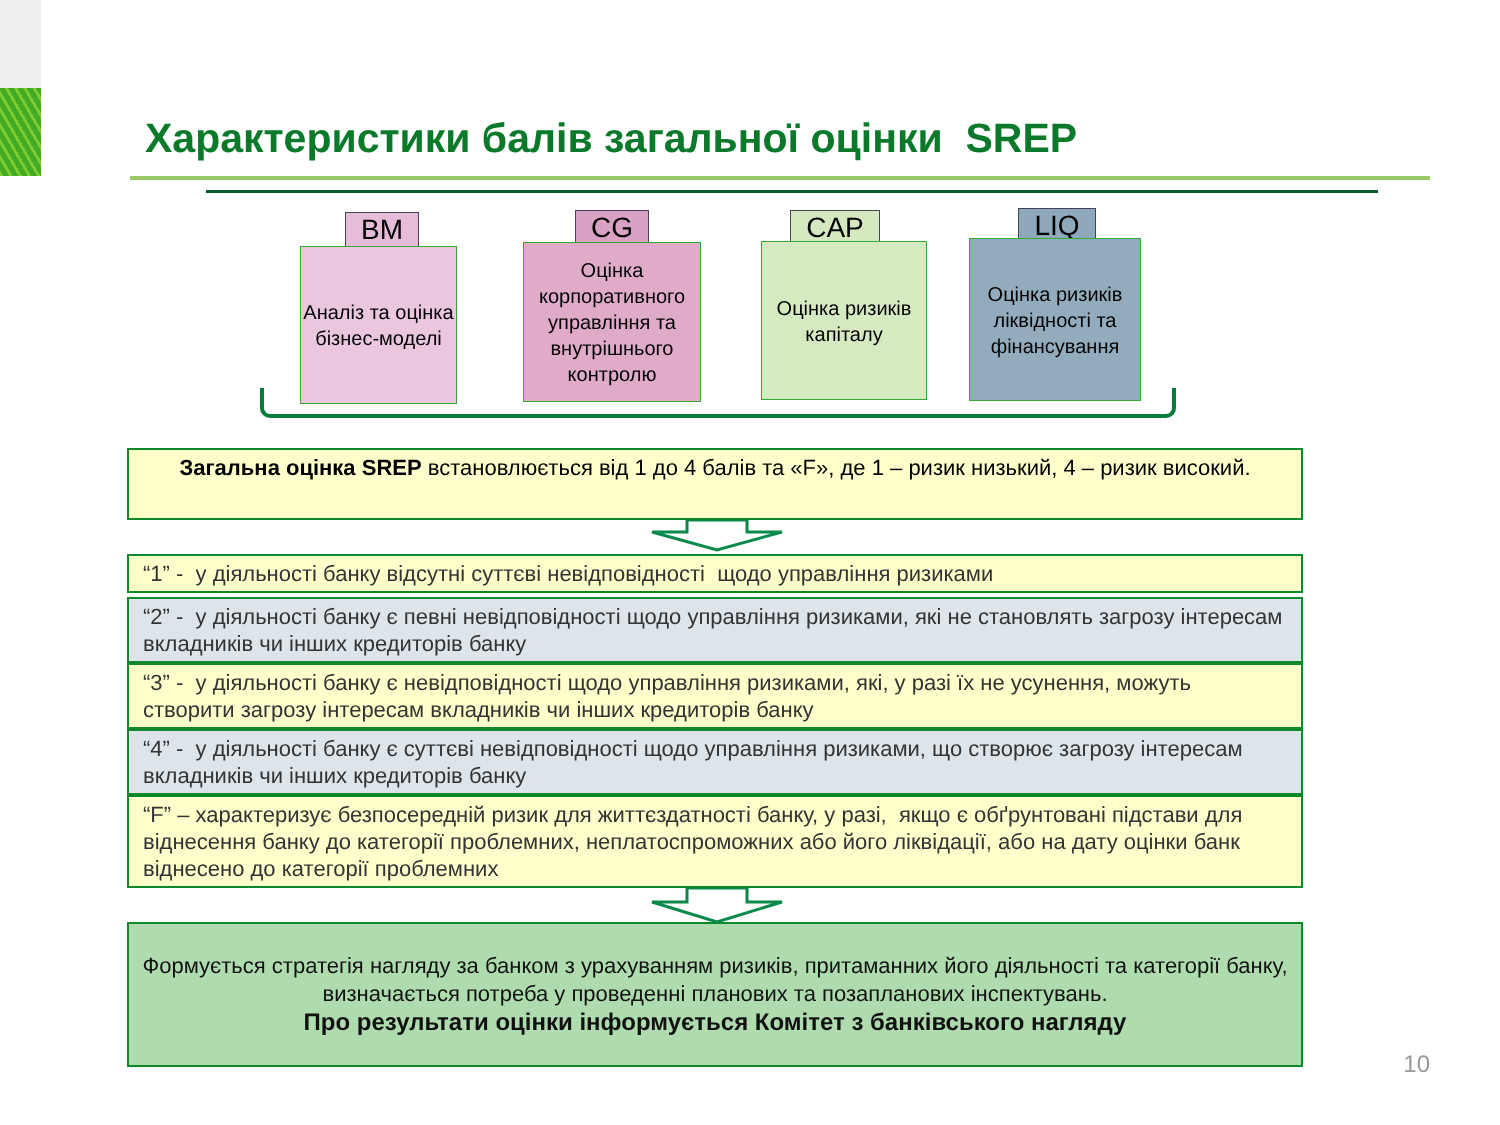Характеристики балів загальної оцінки SREP
BM
Аналіз та оцінка бізнес-моделі
CG
Оцінка корпоративного управління та внутрішнього контролю
CAP
Оцінка ризиків капіталу
LIQ
Оцінка ризиків ліквідності та фінансування
Загальна оцінка SREP встановлюється від 1 до 4 балів та «F», де 1 – ризик низький, 4 – ризик високий.
“1” - у діяльності банку відсутні суттєві невідповідності щодо управління ризиками
“2” - у діяльності банку є певні невідповідності щодо управління ризиками, які не становлять загрозу інтересам вкладників чи інших кредиторів банку
“3” - у діяльності банку є невідповідності щодо управління ризиками, які, у разі їх не усунення, можуть створити загрозу інтересам вкладників чи інших кредиторів банку
“4” - у діяльності банку є суттєві невідповідності щодо управління ризиками, що створює загрозу інтересам вкладників чи інших кредиторів банку
“F” – характеризує безпосередній ризик для життєздатності банку, у разі, якщо є обґрунтовані підстави для віднесення банку до категорії проблемних, неплатоспроможних або його ліквідації, або на дату оцінки банк віднесено до категорії проблемних
Формується стратегія нагляду за банком з урахуванням ризиків, притаманних його діяльності та категорії банку, визначається потреба у проведенні планових та позапланових інспектувань.
Про результати оцінки інформується Комітет з банківського нагляду
10